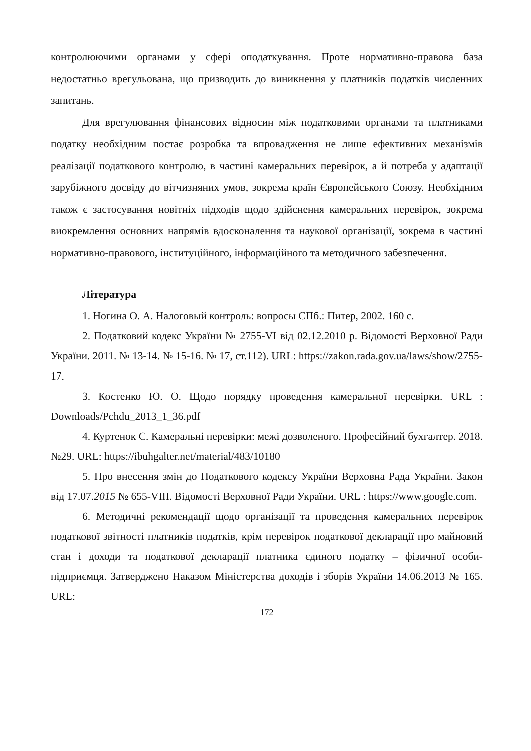контролюючими органами у сфері оподаткування. Проте нормативно-правова база недостатньо врегульована, що призводить до виникнення у платників податків численних запитань.
Для врегулювання фінансових відносин між податковими органами та платниками податку необхідним постає розробка та впровадження не лише ефективних механізмів реалізації податкового контролю, в частині камеральних перевірок, а й потреба у адаптації зарубіжного досвіду до вітчизняних умов, зокрема країн Європейського Союзу. Необхідним також є застосування новітніх підходів щодо здійснення камеральних перевірок, зокрема виокремлення основних напрямів вдосконалення та наукової організації, зокрема в частині нормативно-правового, інституційного, інформаційного та методичного забезпечення.
Література
1. Ногина О. А. Налоговый контроль: вопросы СПб.: Питер, 2002. 160 с.
2. Податковий кодекс України № 2755-VI від 02.12.2010 р. Відомості Верховної Ради України. 2011. № 13-14. № 15-16. № 17, ст.112). URL: https://zakon.rada.gov.ua/laws/show/2755-17.
3. Костенко Ю. О. Щодо порядку проведення камеральної перевірки. URL : Downloads/Pchdu_2013_1_36.pdf
4. Куртенок С. Камеральні перевірки: межі дозволеного. Професійний бухгалтер. 2018. №29. URL: https://ibuhgalter.net/material/483/10180
5. Про внесення змін до Податкового кодексу України Верховна Рада України. Закон від 17.07.2015 № 655-VIII. Відомості Верховної Ради України. URL : https://www.google.com.
6. Методичні рекомендації щодо організації та проведення камеральних перевірок податкової звітності платників податків, крім перевірок податкової декларації про майновий стан і доходи та податкової декларації платника єдиного податку – фізичної особи-підприємця. Затверджено Наказом Міністерства доходів і зборів України 14.06.2013 № 165. URL:
172